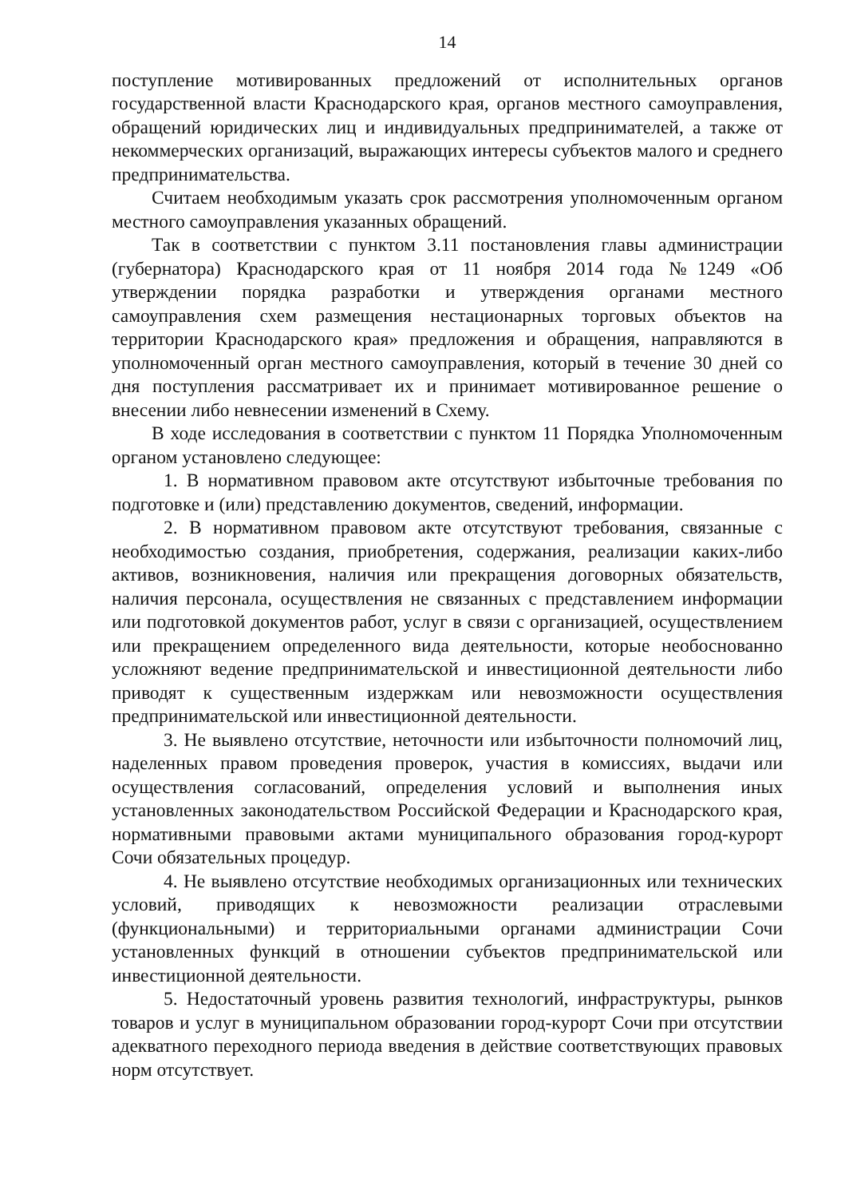14
поступление мотивированных предложений от исполнительных органов государственной власти Краснодарского края, органов местного самоуправления, обращений юридических лиц и индивидуальных предпринимателей, а также от некоммерческих организаций, выражающих интересы субъектов малого и среднего предпринимательства.
Считаем необходимым указать срок рассмотрения уполномоченным органом местного самоуправления указанных обращений.
Так в соответствии с пунктом 3.11 постановления главы администрации (губернатора) Краснодарского края от 11 ноября 2014 года №1249 «Об утверждении порядка разработки и утверждения органами местного самоуправления схем размещения нестационарных торговых объектов на территории Краснодарского края» предложения и обращения, направляются в уполномоченный орган местного самоуправления, который в течение 30 дней со дня поступления рассматривает их и принимает мотивированное решение о внесении либо невнесении изменений в Схему.
В ходе исследования в соответствии с пунктом 11 Порядка Уполномоченным органом установлено следующее:
1. В нормативном правовом акте отсутствуют избыточные требования по подготовке и (или) представлению документов, сведений, информации.
2. В нормативном правовом акте отсутствуют требования, связанные с необходимостью создания, приобретения, содержания, реализации каких-либо активов, возникновения, наличия или прекращения договорных обязательств, наличия персонала, осуществления не связанных с представлением информации или подготовкой документов работ, услуг в связи с организацией, осуществлением или прекращением определенного вида деятельности, которые необоснованно усложняют ведение предпринимательской и инвестиционной деятельности либо приводят к существенным издержкам или невозможности осуществления предпринимательской или инвестиционной деятельности.
3. Не выявлено отсутствие, неточности или избыточности полномочий лиц, наделенных правом проведения проверок, участия в комиссиях, выдачи или осуществления согласований, определения условий и выполнения иных установленных законодательством Российской Федерации и Краснодарского края, нормативными правовыми актами муниципального образования город-курорт Сочи обязательных процедур.
4. Не выявлено отсутствие необходимых организационных или технических условий, приводящих к невозможности реализации отраслевыми (функциональными) и территориальными органами администрации Сочи установленных функций в отношении субъектов предпринимательской или инвестиционной деятельности.
5. Недостаточный уровень развития технологий, инфраструктуры, рынков товаров и услуг в муниципальном образовании город-курорт Сочи при отсутствии адекватного переходного периода введения в действие соответствующих правовых норм отсутствует.